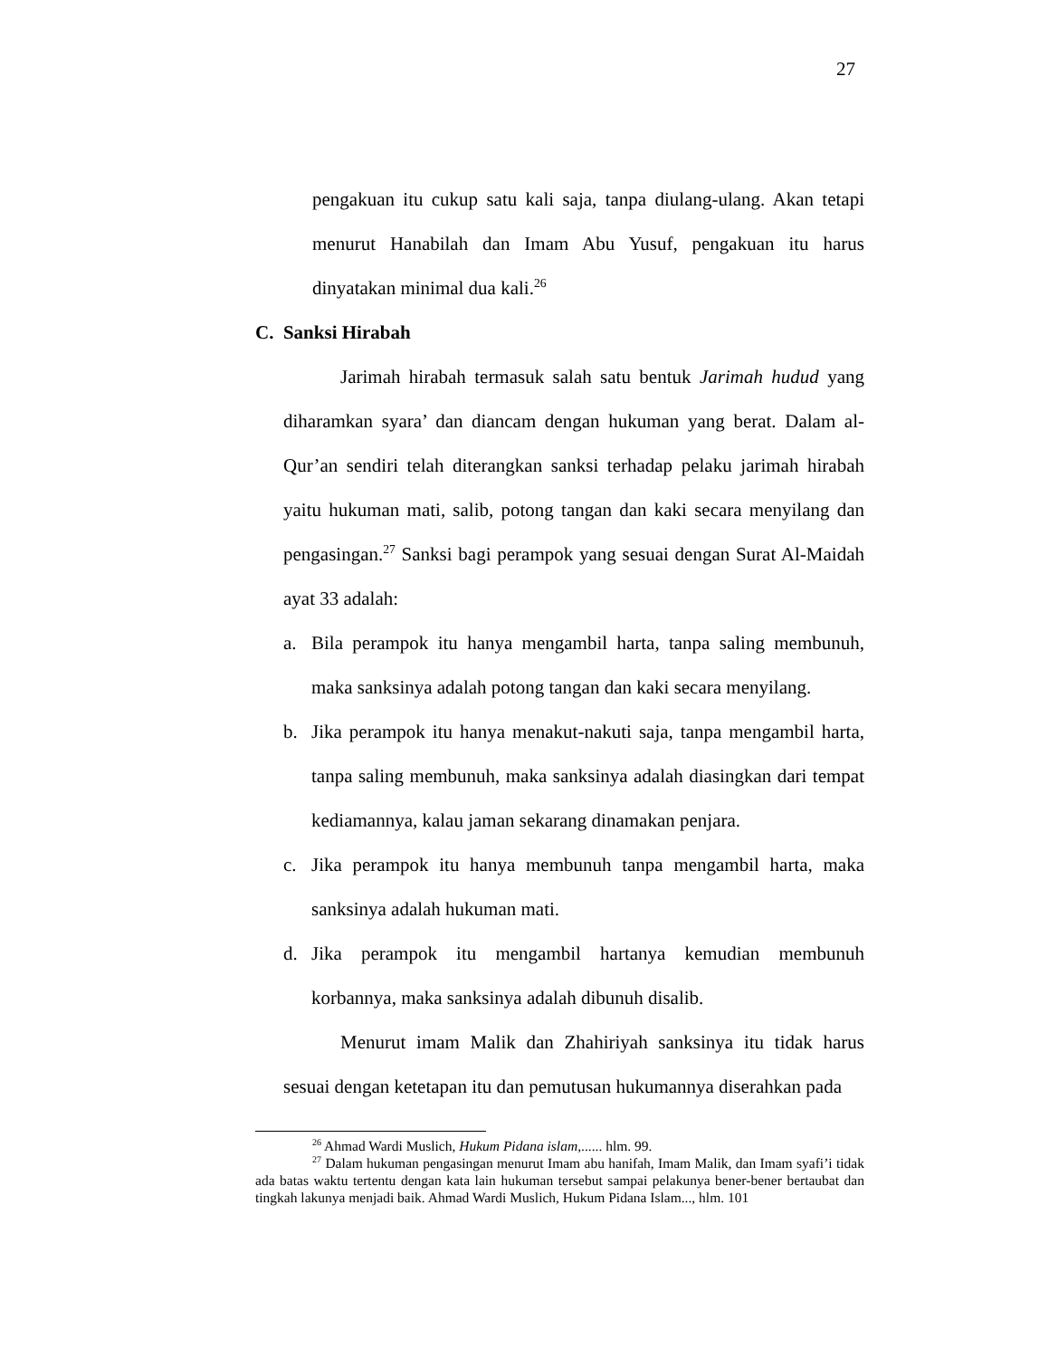27
pengakuan itu cukup satu kali saja, tanpa diulang-ulang. Akan tetapi menurut Hanabilah dan Imam Abu Yusuf, pengakuan itu harus dinyatakan minimal dua kali.<sup>26</sup>
C. Sanksi Hirabah
Jarimah hirabah termasuk salah satu bentuk Jarimah hudud yang diharamkan syara’ dan diancam dengan hukuman yang berat. Dalam al-Qur’an sendiri telah diterangkan sanksi terhadap pelaku jarimah hirabah yaitu hukuman mati, salib, potong tangan dan kaki secara menyilang dan pengasingan.<sup>27</sup> Sanksi bagi perampok yang sesuai dengan Surat Al-Maidah ayat 33 adalah:
a. Bila perampok itu hanya mengambil harta, tanpa saling membunuh, maka sanksinya adalah potong tangan dan kaki secara menyilang.
b. Jika perampok itu hanya menakut-nakuti saja, tanpa mengambil harta, tanpa saling membunuh, maka sanksinya adalah diasingkan dari tempat kediamannya, kalau jaman sekarang dinamakan penjara.
c. Jika perampok itu hanya membunuh tanpa mengambil harta, maka sanksinya adalah hukuman mati.
d. Jika perampok itu mengambil hartanya kemudian membunuh korbannya, maka sanksinya adalah dibunuh disalib.
Menurut imam Malik dan Zhahiriyah sanksinya itu tidak harus sesuai dengan ketetapan itu dan pemutusan hukumannya diserahkan pada
<sup>26</sup> Ahmad Wardi Muslich, Hukum Pidana islam,...... hlm. 99.
<sup>27</sup> Dalam hukuman pengasingan menurut Imam abu hanifah, Imam Malik, dan Imam syafi’i tidak ada batas waktu tertentu dengan kata lain hukuman tersebut sampai pelakunya bener-bener bertaubat dan tingkah lakunya menjadi baik. Ahmad Wardi Muslich, Hukum Pidana Islam..., hlm. 101